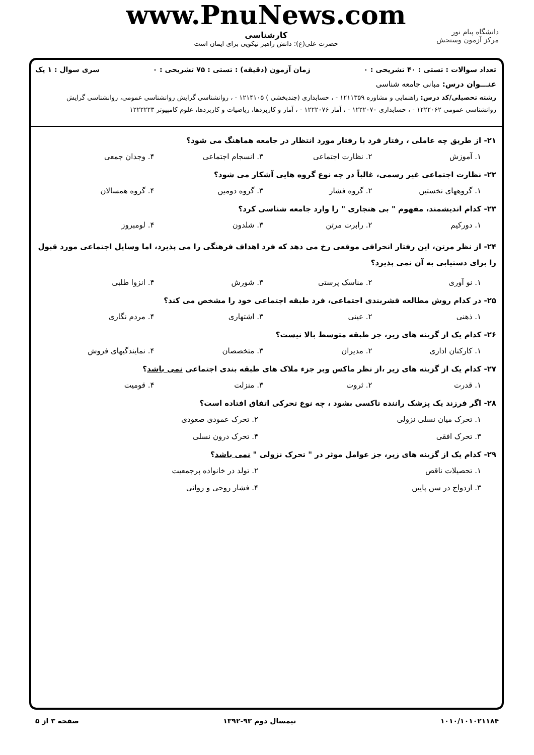دانشگاه پیام نور
مرکز آزمون وسنجش
www.PnuNews.com
کارشناسی
حضرت علی(ع): دانش راهبر نیکویی برای ایمان است
تعداد سوالات : تستی : ۴۰ تشریحی : ۰ زمان آزمون (دقیقه) : تستی : ۷۵ تشریحی : ۰ سری سوال : ۱ یک
عنـــوان درس: مبانی جامعه شناسی
رشته تحصیلی/کد درس: راهنمایی و مشاوره ۱۲۱۱۳۵۹ - ، حسابداری (چندبخشی ) ۱۲۱۴۱۰۵ - ، روانشناسی گرایش روانشناسی عمومی، روانشناسی گرایش روانشناسی عمومی ۱۲۲۲۰۶۲ - ، حسابداری ۱۲۲۲۰۷۰ - ، آمار ۱۲۲۲۰۷۶ - ، آمار و کاربردها، ریاضیات و کاربردها، علوم کامپیوتر ۱۲۲۲۲۲۳
۲۱- از طریق چه عاملی ، رفتار فرد با رفتار مورد انتظار در جامعه هماهنگ می شود؟
۱. آموزش ۲. نظارت اجتماعی ۳. انسجام اجتماعی ۴. وجدان جمعی
۲۲- نظارت اجتماعی غیر رسمی، غالباً در چه نوع گروه هایی آشکار می شود؟
۱. گروههای نخستین ۲. گروه فشار ۳. گروه دومین ۴. گروه همسالان
۲۳- کدام اندیشمند، مفهوم " بی هنجاری " را وارد جامعه شناسی کرد؟
۱. دورکیم ۲. رابرت مرتن ۳. شلدون ۴. لومبروز
۲۴- از نظر مرتن، این رفتار انحرافی موقعی رخ می دهد که فرد اهداف فرهنگی را می پذیرد، اما وسایل اجتماعی مورد قبول را برای دستیابی به آن نمی پذیرد؟
۱. نو آوری ۲. مناسک پرستی ۳. شورش ۴. انزوا طلبی
۲۵- در کدام روش مطالعه قشربندی اجتماعی، فرد طبقه اجتماعی خود را مشخص می کند؟
۱. ذهنی ۲. عینی ۳. اشتهاری ۴. مردم نگاری
۲۶- کدام یک از گزینه های زیر، جز طبقه متوسط بالا نیست؟
۱. کارکنان اداری ۲. مدیران ۳. متخصصان ۴. نمایندگیهای فروش
۲۷- کدام یک از گزینه های زیر ،از نظر ماکس وبر جزء ملاک های طبقه بندی اجتماعی نمی باشد؟
۱. قدرت ۲. ثروت ۳. منزلت ۴. قومیت
۲۸- اگر فرزند یک پزشک راننده تاکسی بشود ، چه نوع تحرکی اتفاق افتاده است؟
۱. تحرک میان نسلی نزولی ۲. تحرک عمودی صعودی ۳. تحرک افقی ۴. تحرک درون نسلی
۲۹- کدام یک از گزینه های زیر، جز عوامل موثر در " تحرک نزولی " نمی باشد؟
۱. تحصیلات ناقص ۲. تولد در خانواده پرجمعیت ۳. ازدواج در سن پایین ۴. فشار روحی و روانی
۱۰۱۰/۱۰۱۰۲۱۱۸۴ نیمسال دوم ۹۳-۱۳۹۲ صفحه ۳ از ۵